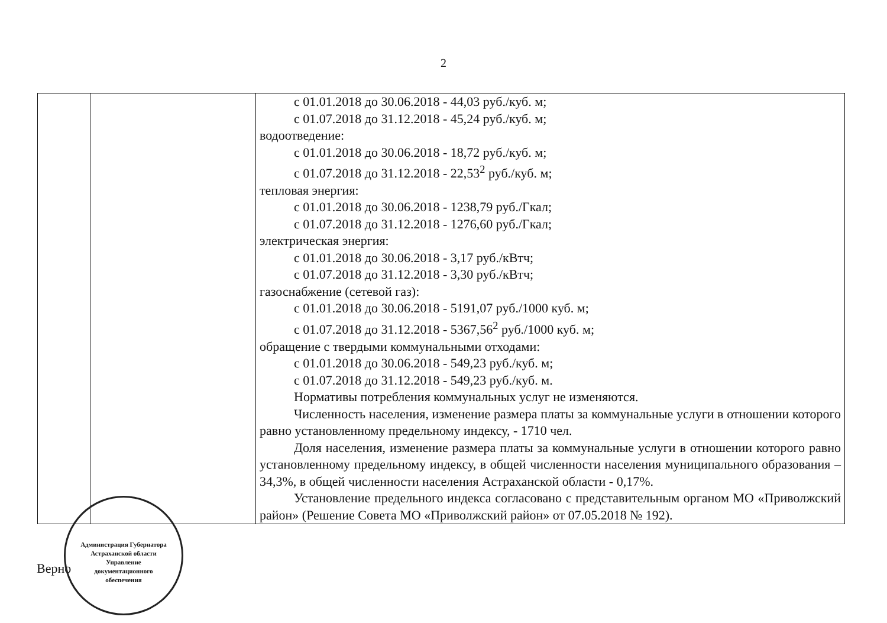2
| | | с 01.01.2018 до 30.06.2018 - 44,03 руб./куб. м; с 01.07.2018 до 31.12.2018 - 45,24 руб./куб. м; водоотведение: с 01.01.2018 до 30.06.2018 - 18,72 руб./куб. м; с 01.07.2018 до 31.12.2018 - 22,53<sup>2</sup> руб./куб. м; тепловая энергия: с 01.01.2018 до 30.06.2018 - 1238,79 руб./Гкал; с 01.07.2018 до 31.12.2018 - 1276,60 руб./Гкал; электрическая энергия: с 01.01.2018 до 30.06.2018 - 3,17 руб./кВтч; с 01.07.2018 до 31.12.2018 - 3,30 руб./кВтч; газоснабжение (сетевой газ): с 01.01.2018 до 30.06.2018 - 5191,07 руб./1000 куб. м; с 01.07.2018 до 31.12.2018 - 5367,56<sup>2</sup> руб./1000 куб. м; обращение с твердыми коммунальными отходами: с 01.01.2018 до 30.06.2018 - 549,23 руб./куб. м; с 01.07.2018 до 31.12.2018 - 549,23 руб./куб. м. Нормативы потребления коммунальных услуг не изменяются. Численность населения, изменение размера платы за коммунальные услуги в отношении которого равно установленному предельному индексу, - 1710 чел. Доля населения, изменение размера платы за коммунальные услуги в отношении которого равно установленному предельному индексу, в общей численности населения муниципального образования – 34,3%, в общей численности населения Астраханской области - 0,17%. Установление предельного индекса согласовано с представительным органом МО «Приволжский район» (Решение Совета МО «Приволжский район» от 07.05.2018 № 192). |
Верно
Администрация Губернатора Астраханской области
Управление
документационного
обеспечения